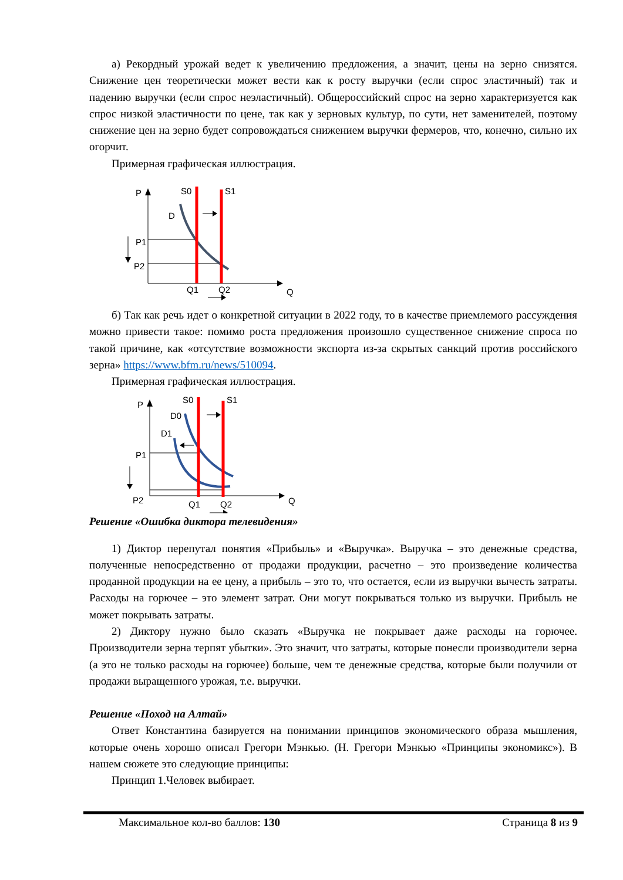а) Рекордный урожай ведет к увеличению предложения, а значит, цены на зерно снизятся. Снижение цен теоретически может вести как к росту выручки (если спрос эластичный) так и падению выручки (если спрос неэластичный). Общероссийский спрос на зерно характеризуется как спрос низкой эластичности по цене, так как у зерновых культур, по сути, нет заменителей, поэтому снижение цен на зерно будет сопровождаться снижением выручки фермеров, что, конечно, сильно их огорчит.
Примерная графическая иллюстрация.
P
S0
S1
D
P1
P2
Q
Q1
Q2
б) Так как речь идет о конкретной ситуации в 2022 году, то в качестве приемлемого рассуждения можно привести такое: помимо роста предложения произошло существенное снижение спроса по такой причине, как «отсутствие возможности экспорта из-за скрытых санкций против российского зерна» https://www.bfm.ru/news/510094.
Примерная графическая иллюстрация.
P
S0
S1
D0
D1
P1
P2
Q
Q1
Q2
Решение «Ошибка диктора телевидения»
1) Диктор перепутал понятия «Прибыль» и «Выручка». Выручка – это денежные средства, полученные непосредственно от продажи продукции, расчетно – это произведение количества проданной продукции на ее цену, а прибыль – это то, что остается, если из выручки вычесть затраты. Расходы на горючее – это элемент затрат. Они могут покрываться только из выручки. Прибыль не может покрывать затраты.
2) Диктору нужно было сказать «Выручка не покрывает даже расходы на горючее. Производители зерна терпят убытки». Это значит, что затраты, которые понесли производители зерна (а это не только расходы на горючее) больше, чем те денежные средства, которые были получили от продажи выращенного урожая, т.е. выручки.
Решение «Поход на Алтай»
Ответ Константина базируется на понимании принципов экономического образа мышления, которые очень хорошо описал Грегори Мэнкью. (Н. Грегори Мэнкью «Принципы экономикс»). В нашем сюжете это следующие принципы:
Принцип 1.Человек выбирает.
Максимальное кол-во баллов: 130 Страница 8 из 9